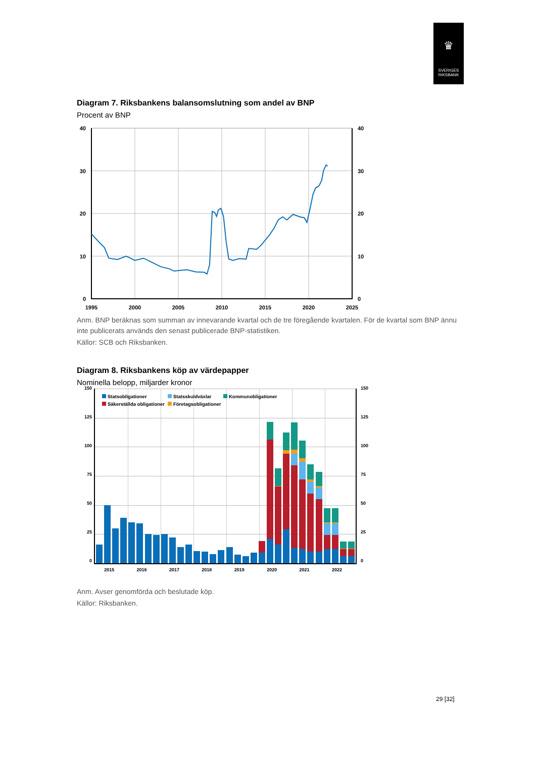♛
SVERIGES
RIKSBANK
Diagram 7. Riksbankens balansomslutning som andel av BNP
Procent av BNP
40
40
30
30
20
20
10
10
0
0
1995
2000
2005
2010
2015
2020
2025
Anm. BNP beräknas som summan av innevarande kvartal och de tre föregående kvartalen. För de kvartal som BNP ännu inte publicerats används den senast publicerade BNP-statistiken.
Källor: SCB och Riksbanken.
Diagram 8. Riksbankens köp av värdepapper
Nominella belopp, miljarder kronor
150
125
100
75
50
25
0
Statsobligationer Statsskuldväxlar Kommunobligationer Säkerställda obligationer Företagsobligationer
150
125
100
75
50
25
0
2015 2016 2017 2018 2019 2020 2021 2022
Anm. Avser genomförda och beslutade köp.
Källor: Riksbanken.
29 [32]